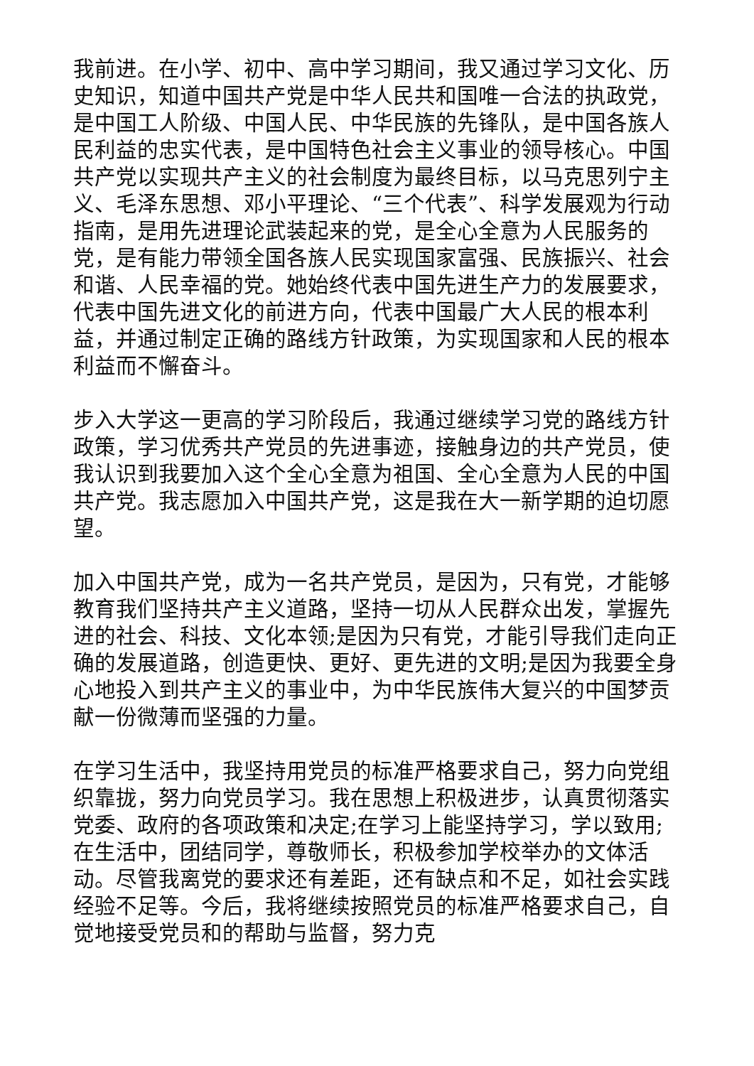我前进。在小学、初中、高中学习期间，我又通过学习文化、历史知识，知道中国共产党是中华人民共和国唯一合法的执政党，是中国工人阶级、中国人民、中华民族的先锋队，是中国各族人民利益的忠实代表，是中国特色社会主义事业的领导核心。中国共产党以实现共产主义的社会制度为最终目标，以马克思列宁主义、毛泽东思想、邓小平理论、“三个代表”、科学发展观为行动指南，是用先进理论武装起来的党，是全心全意为人民服务的党，是有能力带领全国各族人民实现国家富强、民族振兴、社会和谐、人民幸福的党。她始终代表中国先进生产力的发展要求，代表中国先进文化的前进方向，代表中国最广大人民的根本利益，并通过制定正确的路线方针政策，为实现国家和人民的根本利益而不懈奋斗。
步入大学这一更高的学习阶段后，我通过继续学习党的路线方针政策，学习优秀共产党员的先进事迹，接触身边的共产党员，使我认识到我要加入这个全心全意为祖国、全心全意为人民的中国共产党。我志愿加入中国共产党，这是我在大一新学期的迫切愿望。
加入中国共产党，成为一名共产党员，是因为，只有党，才能够教育我们坚持共产主义道路，坚持一切从人民群众出发，掌握先进的社会、科技、文化本领;是因为只有党，才能引导我们走向正确的发展道路，创造更快、更好、更先进的文明;是因为我要全身心地投入到共产主义的事业中，为中华民族伟大复兴的中国梦贡献一份微薄而坚强的力量。
在学习生活中，我坚持用党员的标准严格要求自己，努力向党组织靠拢，努力向党员学习。我在思想上积极进步，认真贯彻落实党委、政府的各项政策和决定;在学习上能坚持学习，学以致用;在生活中，团结同学，尊敬师长，积极参加学校举办的文体活动。尽管我离党的要求还有差距，还有缺点和不足，如社会实践经验不足等。今后，我将继续按照党员的标准严格要求自己，自觉地接受党员和的帮助与监督，努力克